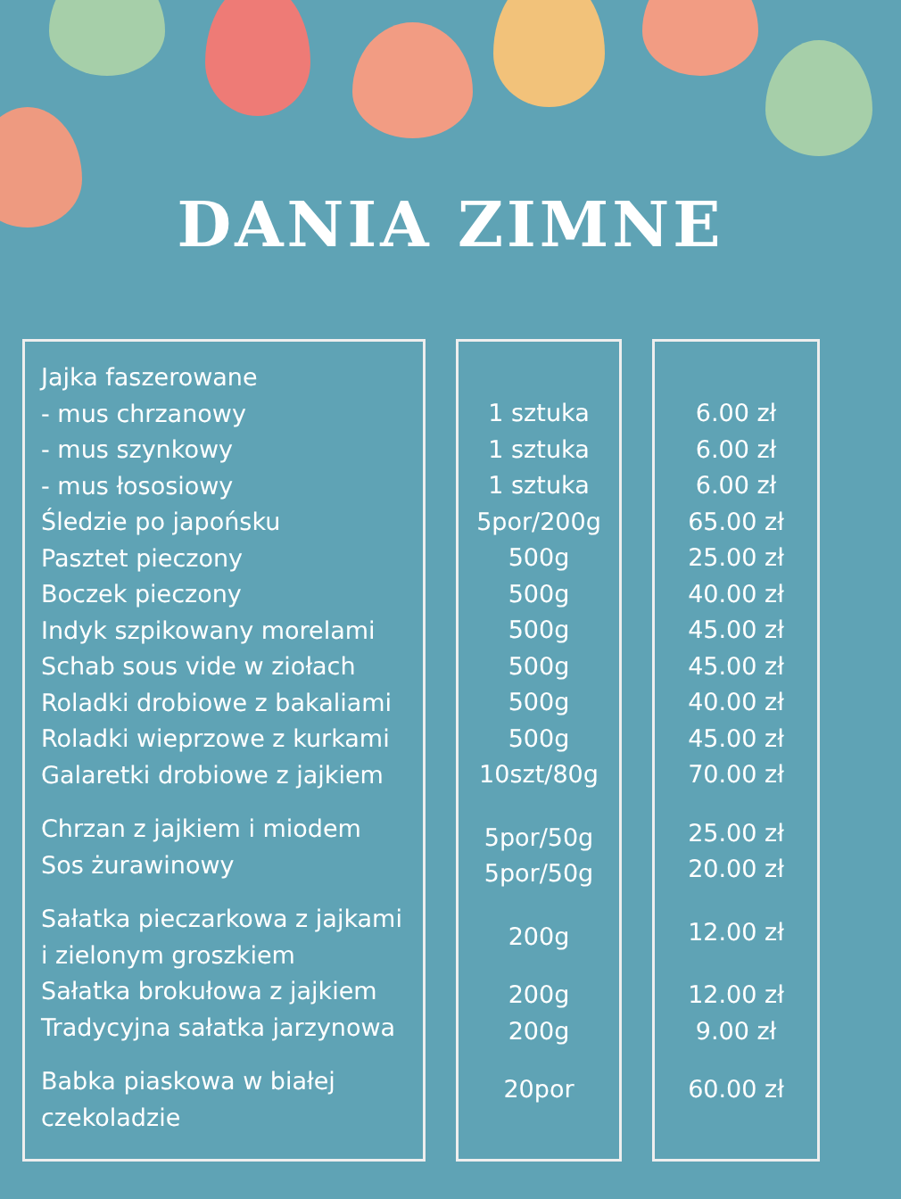DANIA ZIMNE
Jajka faszerowane
- mus chrzanowy
- mus szynkowy
- mus łososiowy
Śledzie po japońsku
Pasztet pieczony
Boczek pieczony
Indyk szpikowany morelami
Schab sous vide w ziołach
Roladki drobiowe z bakaliami
Roladki wieprzowe z kurkami
Galaretki drobiowe z jajkiem
Chrzan z jajkiem i miodem
Sos żurawinowy
Sałatka pieczarkowa z jajkami
i zielonym groszkiem
Sałatka brokułowa z jajkiem
Tradycyjna sałatka jarzynowa
Babka piaskowa w białej
czekoladzie
1 sztuka
1 sztuka
1 sztuka
5por/200g
500g
500g
500g
500g
500g
500g
10szt/80g
5por/50g
5por/50g
200g
200g
200g
20por
6.00 zł
6.00 zł
6.00 zł
65.00 zł
25.00 zł
40.00 zł
45.00 zł
45.00 zł
40.00 zł
45.00 zł
70.00 zł
25.00 zł
20.00 zł
12.00 zł
12.00 zł
9.00 zł
60.00 zł